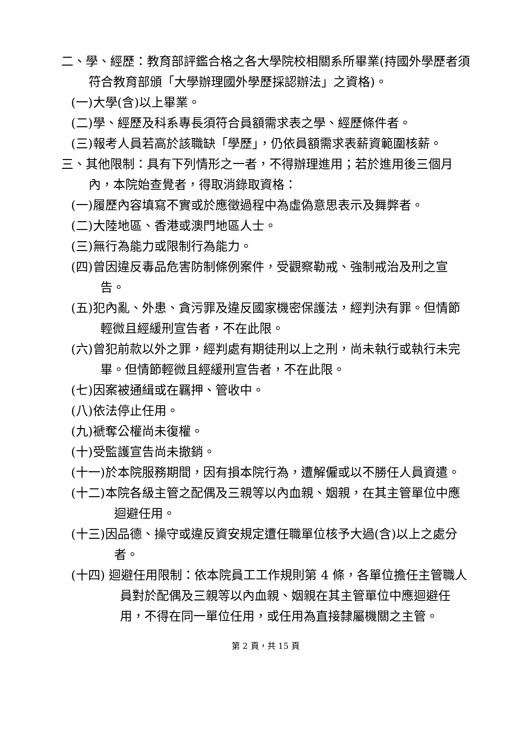二、學、經歷：教育部評鑑合格之各大學院校相關系所畢業(持國外學歷者須符合教育部頒「大學辦理國外學歷採認辦法」之資格)。
(一)大學(含)以上畢業。
(二)學、經歷及科系專長須符合員額需求表之學、經歷條件者。
(三)報考人員若高於該職缺「學歷」，仍依員額需求表薪資範圍核薪。
三、其他限制：具有下列情形之一者，不得辦理進用；若於進用後三個月內，本院始查覺者，得取消錄取資格：
(一)履歷內容填寫不實或於應徵過程中為虛偽意思表示及舞弊者。
(二)大陸地區、香港或澳門地區人士。
(三)無行為能力或限制行為能力。
(四)曾因違反毒品危害防制條例案件，受觀察勒戒、強制戒治及刑之宣告。
(五)犯內亂、外患、貪污罪及違反國家機密保護法，經判決有罪。但情節輕微且經緩刑宣告者，不在此限。
(六)曾犯前款以外之罪，經判處有期徒刑以上之刑，尚未執行或執行未完畢。但情節輕微且經緩刑宣告者，不在此限。
(七)因案被通緝或在羈押、管收中。
(八)依法停止任用。
(九)褫奪公權尚未復權。
(十)受監護宣告尚未撤銷。
(十一)於本院服務期間，因有損本院行為，遭解僱或以不勝任人員資遣。
(十二)本院各級主管之配偶及三親等以內血親、姻親，在其主管單位中應迴避任用。
(十三)因品德、操守或違反資安規定遭任職單位核予大過(含)以上之處分者。
(十四) 迴避任用限制：依本院員工工作規則第 4 條，各單位擔任主管職人員對於配偶及三親等以內血親、姻親在其主管單位中應迴避任用，不得在同一單位任用，或任用為直接隸屬機關之主管。
第 2 頁，共 15 頁